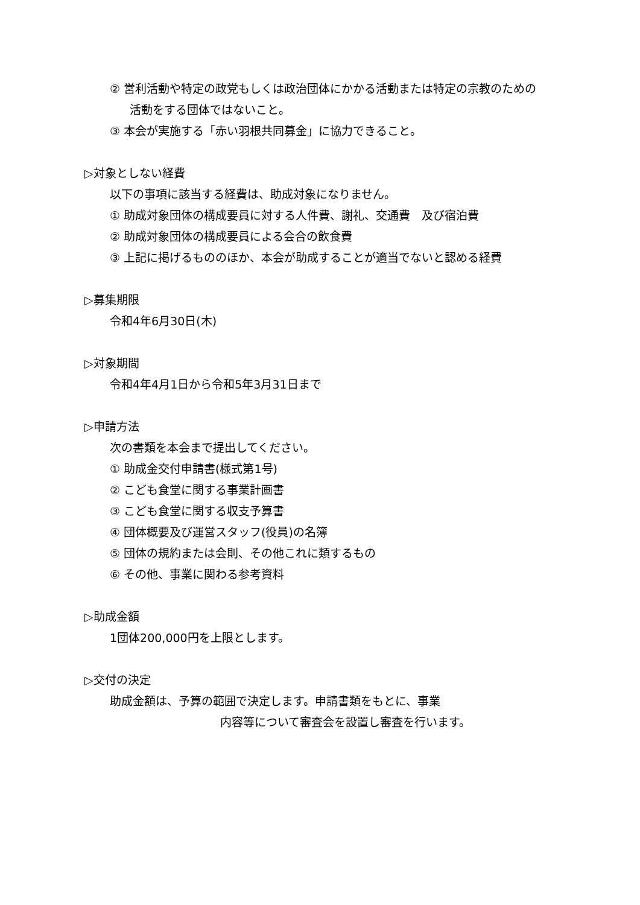② 営利活動や特定の政党もしくは政治団体にかかる活動または特定の宗教のための
活動をする団体ではないこと。
③ 本会が実施する「赤い羽根共同募金」に協力できること。
▷対象としない経費
以下の事項に該当する経費は、助成対象になりません。
① 助成対象団体の構成要員に対する人件費、謝礼、交通費　及び宿泊費
② 助成対象団体の構成要員による会合の飲食費
③ 上記に掲げるもののほか、本会が助成することが適当でないと認める経費
▷募集期限
令和4年6月30日(木)
▷対象期間
令和4年4月1日から令和5年3月31日まで
▷申請方法
次の書類を本会まで提出してください。
① 助成金交付申請書(様式第1号)
② こども食堂に関する事業計画書
③ こども食堂に関する収支予算書
④ 団体概要及び運営スタッフ(役員)の名簿
⑤ 団体の規約または会則、その他これに類するもの
⑥ その他、事業に関わる参考資料
▷助成金額
1団体200,000円を上限とします。
▷交付の決定
助成金額は、予算の範囲で決定します。申請書類をもとに、事業
内容等について審査会を設置し審査を行います。